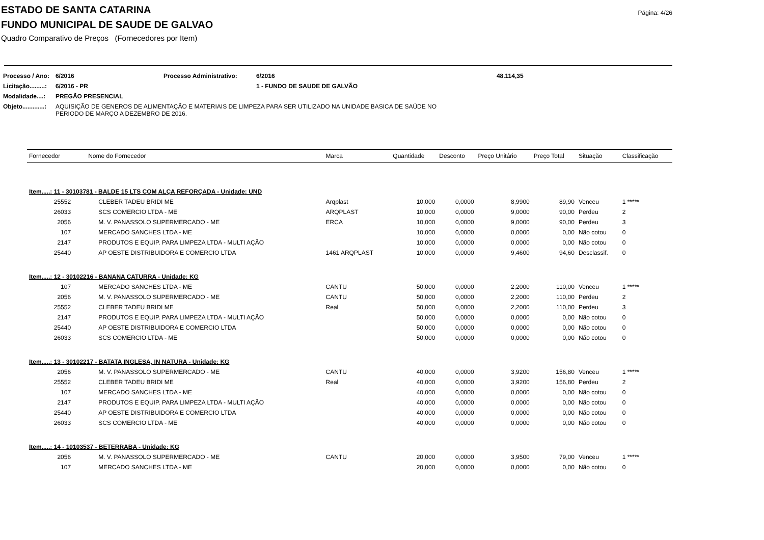Página: 4/26
ESTADO DE SANTA CATARINA
FUNDO MUNICIPAL DE SAUDE DE GALVAO
Quadro Comparativo de Preços (Fornecedores por Item)
| Processo / Ano: | 6/2016 | Processo Administrativo: | 6/2016 | 48.114,35 |
| Licitação.........: | 6/2016 - PR | | 1 - FUNDO DE SAUDE DE GALVÃO | |
| Modalidade....: | PREGÃO PRESENCIAL | | | |
| Objeto.............: | AQUISIÇÃO DE GENEROS DE ALIMENTAÇÃO E MATERIAIS DE LIMPEZA PARA SER UTILIZADO NA UNIDADE BASICA DE SAÚDE NO PERIODO DE MARÇO A DEZEMBRO DE 2016. | | | |
| Fornecedor | Nome do Fornecedor | Marca | Quantidade | Desconto | Preço Unitário | Preço Total | Situação | Classificação |
| --- | --- | --- | --- | --- | --- | --- | --- | --- |
| Item.....: 11 - 30103781 - BALDE 15 LTS COM ALÇA REFORÇADA - Unidade: UND | | | | | | | | |
| 25552 | CLEBER TADEU BRIDI ME | Arqplast | 10,000 | 0,0000 | 8,9900 | 89,90 | Venceu | 1 ***** |
| 26033 | SCS COMERCIO LTDA - ME | ARQPLAST | 10,000 | 0,0000 | 9,0000 | 90,00 | Perdeu | 2 |
| 2056 | M. V. PANASSOLO SUPERMERCADO - ME | ERCA | 10,000 | 0,0000 | 9,0000 | 90,00 | Perdeu | 3 |
| 107 | MERCADO SANCHES LTDA - ME | | 10,000 | 0,0000 | 0,0000 | 0,00 | Não cotou | 0 |
| 2147 | PRODUTOS E EQUIP. PARA LIMPEZA LTDA - MULTI AÇÃO | | 10,000 | 0,0000 | 0,0000 | 0,00 | Não cotou | 0 |
| 25440 | AP OESTE DISTRIBUIDORA E COMERCIO LTDA | 1461 ARQPLAST | 10,000 | 0,0000 | 9,4600 | 94,60 | Desclassif. | 0 |
| Item.....: 12 - 30102216 - BANANA CATURRA - Unidade: KG | | | | | | | | |
| 107 | MERCADO SANCHES LTDA - ME | CANTU | 50,000 | 0,0000 | 2,2000 | 110,00 | Venceu | 1 ***** |
| 2056 | M. V. PANASSOLO SUPERMERCADO - ME | CANTU | 50,000 | 0,0000 | 2,2000 | 110,00 | Perdeu | 2 |
| 25552 | CLEBER TADEU BRIDI ME | Real | 50,000 | 0,0000 | 2,2000 | 110,00 | Perdeu | 3 |
| 2147 | PRODUTOS E EQUIP. PARA LIMPEZA LTDA - MULTI AÇÃO | | 50,000 | 0,0000 | 0,0000 | 0,00 | Não cotou | 0 |
| 25440 | AP OESTE DISTRIBUIDORA E COMERCIO LTDA | | 50,000 | 0,0000 | 0,0000 | 0,00 | Não cotou | 0 |
| 26033 | SCS COMERCIO LTDA - ME | | 50,000 | 0,0000 | 0,0000 | 0,00 | Não cotou | 0 |
| Item.....: 13 - 30102217 - BATATA INGLESA, IN NATURA - Unidade: KG | | | | | | | | |
| 2056 | M. V. PANASSOLO SUPERMERCADO - ME | CANTU | 40,000 | 0,0000 | 3,9200 | 156,80 | Venceu | 1 ***** |
| 25552 | CLEBER TADEU BRIDI ME | Real | 40,000 | 0,0000 | 3,9200 | 156,80 | Perdeu | 2 |
| 107 | MERCADO SANCHES LTDA - ME | | 40,000 | 0,0000 | 0,0000 | 0,00 | Não cotou | 0 |
| 2147 | PRODUTOS E EQUIP. PARA LIMPEZA LTDA - MULTI AÇÃO | | 40,000 | 0,0000 | 0,0000 | 0,00 | Não cotou | 0 |
| 25440 | AP OESTE DISTRIBUIDORA E COMERCIO LTDA | | 40,000 | 0,0000 | 0,0000 | 0,00 | Não cotou | 0 |
| 26033 | SCS COMERCIO LTDA - ME | | 40,000 | 0,0000 | 0,0000 | 0,00 | Não cotou | 0 |
| Item.....: 14 - 10103537 - BETERRABA - Unidade: KG | | | | | | | | |
| 2056 | M. V. PANASSOLO SUPERMERCADO - ME | CANTU | 20,000 | 0,0000 | 3,9500 | 79,00 | Venceu | 1 ***** |
| 107 | MERCADO SANCHES LTDA - ME | | 20,000 | 0,0000 | 0,0000 | 0,00 | Não cotou | 0 |